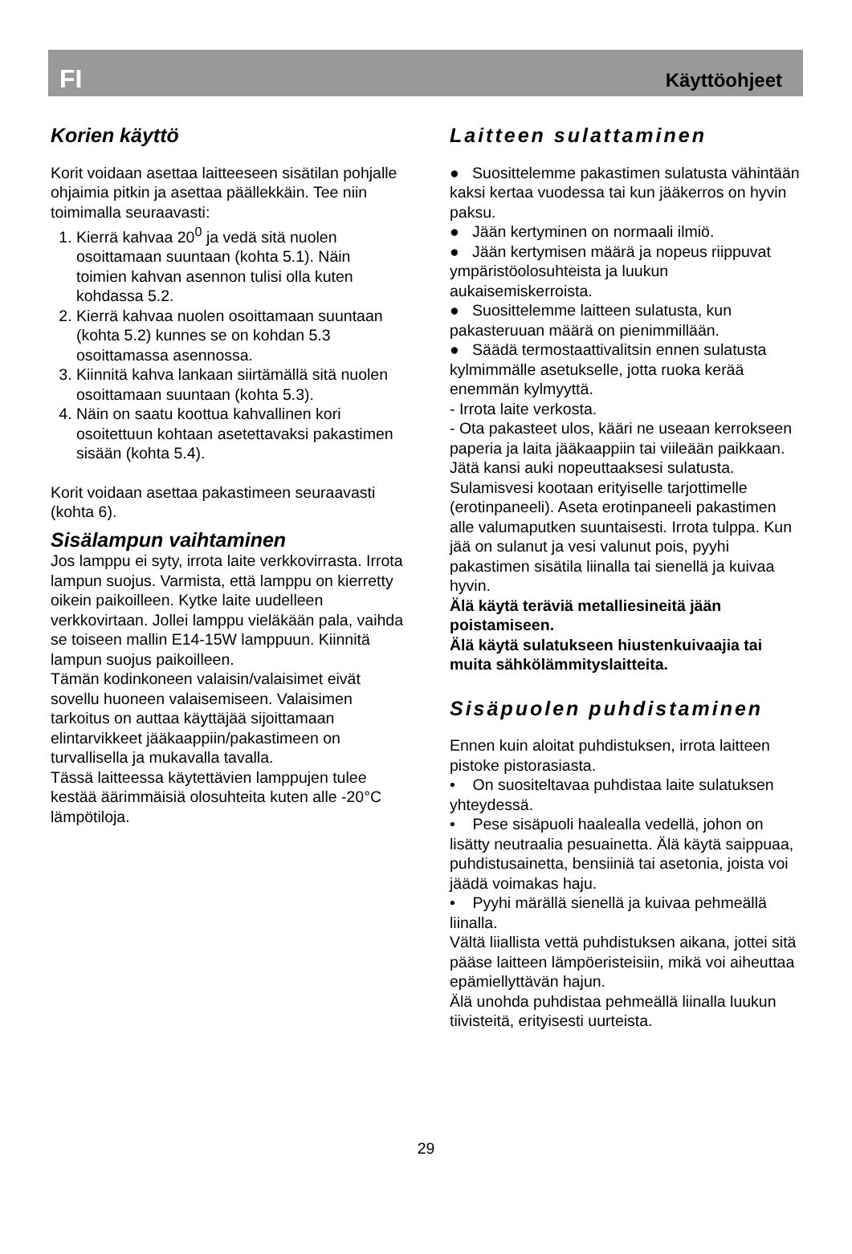FI Käyttöohjeet
Korien käyttö
Korit voidaan asettaa laitteeseen sisätilan pohjalle ohjaimia pitkin ja asettaa päällekkäin. Tee niin toimimalla seuraavasti:
1. Kierrä kahvaa 20<sup>0</sup> ja vedä sitä nuolen osoittamaan suuntaan (kohta 5.1). Näin toimien kahvan asennon tulisi olla kuten kohdassa 5.2.
2. Kierrä kahvaa nuolen osoittamaan suuntaan (kohta 5.2) kunnes se on kohdan 5.3 osoittamassa asennossa.
3. Kiinnitä kahva lankaan siirtämällä sitä nuolen osoittamaan suuntaan (kohta 5.3).
4. Näin on saatu koottua kahvallinen kori osoitettuun kohtaan asetettavaksi pakastimen sisään (kohta 5.4).
Korit voidaan asettaa pakastimeen seuraavasti (kohta 6).
Sisälampun vaihtaminen
Jos lamppu ei syty, irrota laite verkkovirrasta. Irrota lampun suojus. Varmista, että lamppu on kierretty oikein paikoilleen. Kytke laite uudelleen verkkovirtaan. Jollei lamppu vieläkään pala, vaihda se toiseen mallin E14-15W lamppuun. Kiinnitä lampun suojus paikoilleen.
Tämän kodinkoneen valaisin/valaisimet eivät sovellu huoneen valaisemiseen. Valaisimen tarkoitus on auttaa käyttäjää sijoittamaan elintarvikkeet jääkaappiin/pakastimeen on turvallisella ja mukavalla tavalla.
Tässä laitteessa käytettävien lamppujen tulee kestää äärimmäisiä olosuhteita kuten alle -20°C lämpötiloja.
Laitteen sulattaminen
● Suosittelemme pakastimen sulatusta vähintään kaksi kertaa vuodessa tai kun jääkerros on hyvin paksu.
● Jään kertyminen on normaali ilmiö.
● Jään kertymisen määrä ja nopeus riippuvat ympäristöolosuhteista ja luukun aukaisemiskerroista.
● Suosittelemme laitteen sulatusta, kun pakasteruuan määrä on pienimmillään.
● Säädä termostaattivalitsin ennen sulatusta kylmimmälle asetukselle, jotta ruoka kerää enemmän kylmyyttä.
- Irrota laite verkosta.
- Ota pakasteet ulos, kääri ne useaan kerrokseen paperia ja laita jääkaappiin tai viileään paikkaan.
Jätä kansi auki nopeuttaaksesi sulatusta. Sulamisvesi kootaan erityiselle tarjottimelle (erotinpaneeli). Aseta erotinpaneeli pakastimen alle valumaputken suuntaisesti. Irrota tulppa. Kun jää on sulanut ja vesi valunut pois, pyyhi pakastimen sisätila liinalla tai sienellä ja kuivaa hyvin.
Älä käytä teräviä metalliesineitä jään poistamiseen.
Älä käytä sulatukseen hiustenkuivaajia tai muita sähkölämmityslaitteita.
Sisäpuolen puhdistaminen
Ennen kuin aloitat puhdistuksen, irrota laitteen pistoke pistorasiasta.
• On suositeltavaa puhdistaa laite sulatuksen yhteydessä.
• Pese sisäpuoli haalealla vedellä, johon on lisätty neutraalia pesuainetta. Älä käytä saippuaa, puhdistusainetta, bensiiniä tai asetonia, joista voi jäädä voimakas haju.
• Pyyhi märällä sienellä ja kuivaa pehmeällä liinalla.
Vältä liiallista vettä puhdistuksen aikana, jottei sitä pääse laitteen lämpöeristeisiin, mikä voi aiheuttaa epämiellyttävän hajun.
Älä unohda puhdistaa pehmeällä liinalla luukun tiivisteitä, erityisesti uurteista.
29